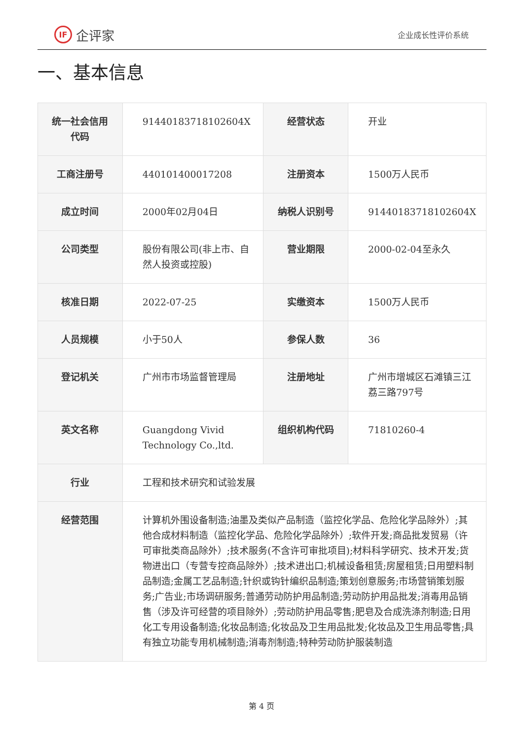IF 企评家
企业成长性评价系统
一、基本信息
| 统一社会信用代码 | 91440183718102604X | 经营状态 | 开业 |
| 工商注册号 | 440101400017208 | 注册资本 | 1500万人民币 |
| 成立时间 | 2000年02月04日 | 纳税人识别号 | 91440183718102604X |
| 公司类型 | 股份有限公司(非上市、自然人投资或控股) | 营业期限 | 2000-02-04至永久 |
| 核准日期 | 2022-07-25 | 实缴资本 | 1500万人民币 |
| 人员规模 | 小于50人 | 参保人数 | 36 |
| 登记机关 | 广州市市场监督管理局 | 注册地址 | 广州市增城区石滩镇三江荔三路797号 |
| 英文名称 | Guangdong Vivid Technology Co.,ltd. | 组织机构代码 | 71810260-4 |
| 行业 | 工程和技术研究和试验发展 | | |
| 经营范围 | 计算机外围设备制造;油墨及类似产品制造（监控化学品、危险化学品除外）;其他合成材料制造（监控化学品、危险化学品除外）;软件开发;商品批发贸易（许可审批类商品除外）;技术服务(不含许可审批项目);材料科学研究、技术开发;货物进出口（专营专控商品除外）;技术进出口;机械设备租赁;房屋租赁;日用塑料制品制造;金属工艺品制造;针织或钩针编织品制造;策划创意服务;市场营销策划服务;广告业;市场调研服务;普通劳动防护用品制造;劳动防护用品批发;消毒用品销售（涉及许可经营的项目除外）;劳动防护用品零售;肥皂及合成洗涤剂制造;日用化工专用设备制造;化妆品制造;化妆品及卫生用品批发;化妆品及卫生用品零售;具有独立功能专用机械制造;消毒剂制造;特种劳动防护服装制造 | | |
第 4 页